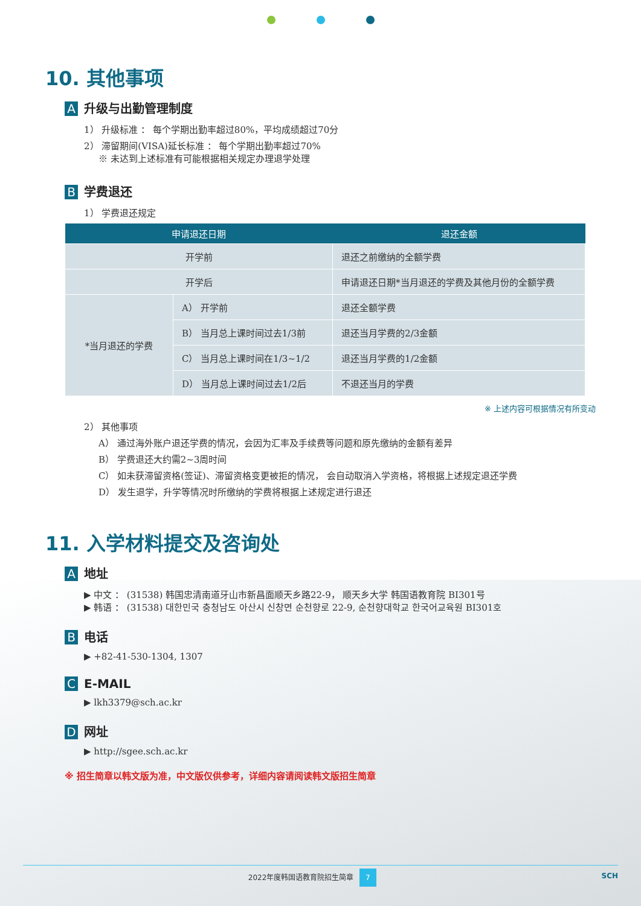10. 其他事项
A升级与出勤管理制度
1） 升级标准 ： 每个学期出勤率超过80%，平均成绩超过70分
2） 滞留期间(VISA)延长标准 ： 每个学期出勤率超过70%
※ 未达到上述标准有可能根据相关规定办理退学处理
B学费退还
1） 学费退还规定
| 申请退还日期 | | 退还金额 |
| --- | --- | --- |
| 开学前 | | 退还之前缴纳的全额学费 |
| 开学后 | | 申请退还日期*当月退还的学费及其他月份的全额学费 |
| *当月退还的学费 | A） 开学前 | 退还全额学费 |
| | B） 当月总上课时间过去1/3前 | 退还当月学费的2/3金额 |
| | C） 当月总上课时间在1/3~1/2 | 退还当月学费的1/2金额 |
| | D） 当月总上课时间过去1/2后 | 不退还当月的学费 |
※ 上述内容可根据情况有所变动
2） 其他事项
A） 通过海外账户退还学费的情况，会因为汇率及手续费等问题和原先缴纳的金额有差异
B） 学费退还大约需2~3周时间
C） 如未获滞留资格(签证)、滞留资格变更被拒的情况， 会自动取消入学资格，将根据上述规定退还学费
D） 发生退学，升学等情况时所缴纳的学费将根据上述规定进行退还
11. 入学材料提交及咨询处
A地址
▶ 中文 ： (31538) 韩国忠清南道牙山市新昌面顺天乡路22-9， 顺天乡大学 韩国语教育院 BI301号
▶ 韩语 ： (31538) 대한민국 충청남도 아산시 신창면 순천향로 22-9, 순천향대학교 한국어교육원 BI301호
B电话
▶ +82-41-530-1304, 1307
C E-MAIL
▶ lkh3379@sch.ac.kr
D网址
▶ http://sgee.sch.ac.kr
※ 招生简章以韩文版为准，中文版仅供参考，详细内容请阅读韩文版招生简章
2022年度韩国语教育院招生简章 7 SCH